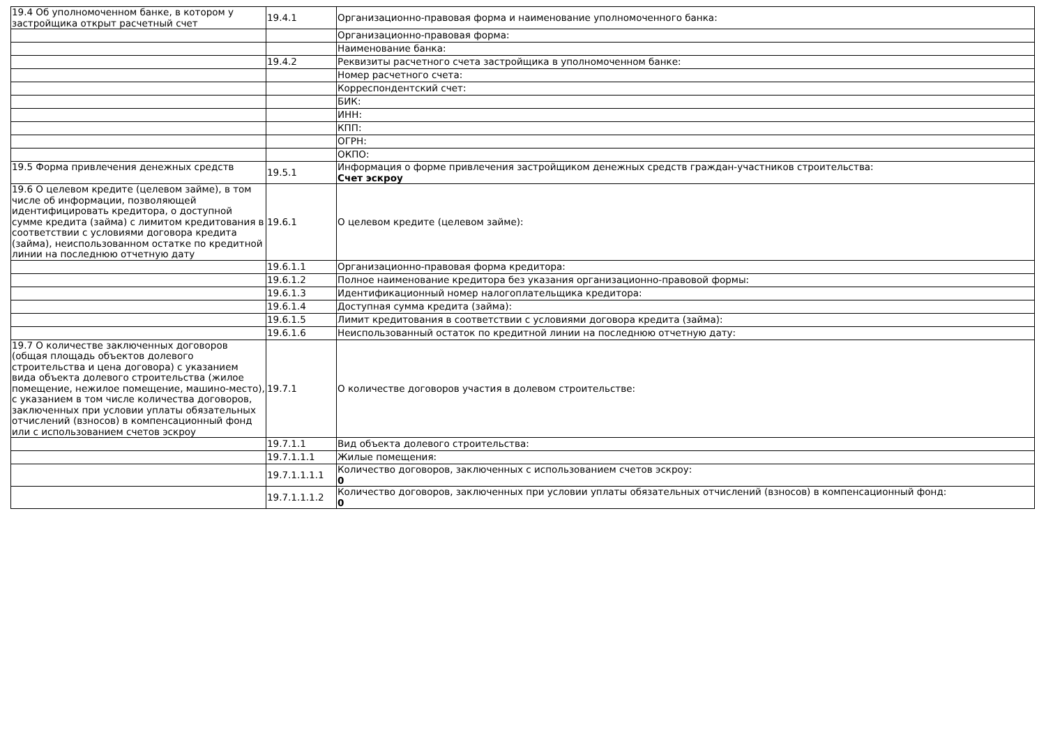| 19.4 Об уполномоченном банке, в котором у застройщика открыт расчетный счет | 19.4.1 | Организационно-правовая форма и наименование уполномоченного банка: |
| | | Организационно-правовая форма: |
| | | Наименование банка: |
| | 19.4.2 | Реквизиты расчетного счета застройщика в уполномоченном банке: |
| | | Номер расчетного счета: |
| | | Корреспондентский счет: |
| | | БИК: |
| | | ИНН: |
| | | КПП: |
| | | ОГРН: |
| | | ОКПО: |
| 19.5 Форма привлечения денежных средств | 19.5.1 | Информация о форме привлечения застройщиком денежных средств граждан-участников строительства: Счет эскроу |
| 19.6 О целевом кредите (целевом займе), в том числе об информации, позволяющей идентифицировать кредитора, о доступной сумме кредита (займа) с лимитом кредитования в соответствии с условиями договора кредита (займа), неиспользованном остатке по кредитной линии на последнюю отчетную дату | 19.6.1 | О целевом кредите (целевом займе): |
| | 19.6.1.1 | Организационно-правовая форма кредитора: |
| | 19.6.1.2 | Полное наименование кредитора без указания организационно-правовой формы: |
| | 19.6.1.3 | Идентификационный номер налогоплательщика кредитора: |
| | 19.6.1.4 | Доступная сумма кредита (займа): |
| | 19.6.1.5 | Лимит кредитования в соответствии с условиями договора кредита (займа): |
| | 19.6.1.6 | Неиспользованный остаток по кредитной линии на последнюю отчетную дату: |
| 19.7 О количестве заключенных договоров (общая площадь объектов долевого строительства и цена договора) с указанием вида объекта долевого строительства (жилое помещение, нежилое помещение, машино-место), с указанием в том числе количества договоров, заключенных при условии уплаты обязательных отчислений (взносов) в компенсационный фонд или с использованием счетов эскроу | 19.7.1 | О количестве договоров участия в долевом строительстве: |
| | 19.7.1.1 | Вид объекта долевого строительства: |
| | 19.7.1.1.1 | Жилые помещения: |
| | 19.7.1.1.1.1 | Количество договоров, заключенных с использованием счетов эскроу: 0 |
| | 19.7.1.1.1.2 | Количество договоров, заключенных при условии уплаты обязательных отчислений (взносов) в компенсационный фонд: 0 |